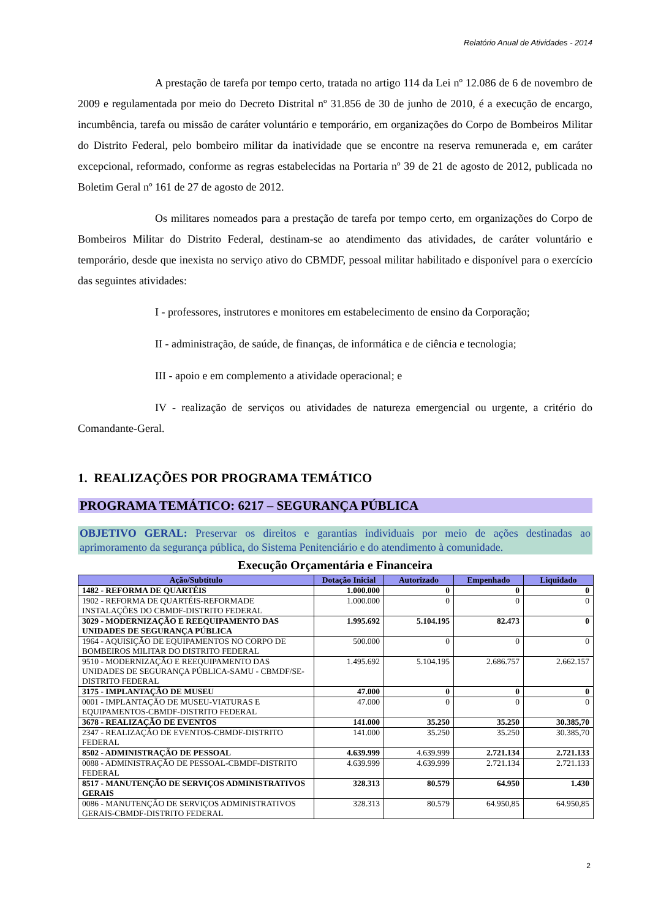Relatório Anual de Atividades - 2014
A prestação de tarefa por tempo certo, tratada no artigo 114 da Lei nº 12.086 de 6 de novembro de 2009 e regulamentada por meio do Decreto Distrital nº 31.856 de 30 de junho de 2010, é a execução de encargo, incumbência, tarefa ou missão de caráter voluntário e temporário, em organizações do Corpo de Bombeiros Militar do Distrito Federal, pelo bombeiro militar da inatividade que se encontre na reserva remunerada e, em caráter excepcional, reformado, conforme as regras estabelecidas na Portaria nº 39 de 21 de agosto de 2012, publicada no Boletim Geral nº 161 de 27 de agosto de 2012.
Os militares nomeados para a prestação de tarefa por tempo certo, em organizações do Corpo de Bombeiros Militar do Distrito Federal, destinam-se ao atendimento das atividades, de caráter voluntário e temporário, desde que inexista no serviço ativo do CBMDF, pessoal militar habilitado e disponível para o exercício das seguintes atividades:
I - professores, instrutores e monitores em estabelecimento de ensino da Corporação;
II - administração, de saúde, de finanças, de informática e de ciência e tecnologia;
III - apoio e em complemento a atividade operacional; e
IV - realização de serviços ou atividades de natureza emergencial ou urgente, a critério do Comandante-Geral.
1. REALIZAÇÕES POR PROGRAMA TEMÁTICO
PROGRAMA TEMÁTICO: 6217 – SEGURANÇA PÚBLICA
OBJETIVO GERAL: Preservar os direitos e garantias individuais por meio de ações destinadas ao aprimoramento da segurança pública, do Sistema Penitenciário e do atendimento à comunidade.
Execução Orçamentária e Financeira
| Ação/Subtítulo | Dotação Inicial | Autorizado | Empenhado | Liquidado |
| --- | --- | --- | --- | --- |
| 1482 - REFORMA DE QUARTÉIS | 1.000.000 | 0 | 0 | 0 |
| 1902 - REFORMA DE QUARTÉIS-REFORMADE INSTALAÇÕES DO CBMDF-DISTRITO FEDERAL | 1.000.000 | 0 | 0 | 0 |
| 3029 - MODERNIZAÇÃO E REEQUIPAMENTO DAS UNIDADES DE SEGURANÇA PÚBLICA | 1.995.692 | 5.104.195 | 82.473 | 0 |
| 1964 - AQUISIÇÃO DE EQUIPAMENTOS NO CORPO DE BOMBEIROS MILITAR DO DISTRITO FEDERAL | 500.000 | 0 | 0 | 0 |
| 9510 - MODERNIZAÇÃO E REEQUIPAMENTO DAS UNIDADES DE SEGURANÇA PÚBLICA-SAMU - CBMDF/SE-DISTRITO FEDERAL | 1.495.692 | 5.104.195 | 2.686.757 | 2.662.157 |
| 3175 - IMPLANTAÇÃO DE MUSEU | 47.000 | 0 | 0 | 0 |
| 0001 - IMPLANTAÇÃO DE MUSEU-VIATURAS E EQUIPAMENTOS-CBMDF-DISTRITO FEDERAL | 47.000 | 0 | 0 | 0 |
| 3678 - REALIZAÇÃO DE EVENTOS | 141.000 | 35.250 | 35.250 | 30.385,70 |
| 2347 - REALIZAÇÃO DE EVENTOS-CBMDF-DISTRITO FEDERAL | 141.000 | 35.250 | 35.250 | 30.385,70 |
| 8502 - ADMINISTRAÇÃO DE PESSOAL | 4.639.999 | 4.639.999 | 2.721.134 | 2.721.133 |
| 0088 - ADMINISTRAÇÃO DE PESSOAL-CBMDF-DISTRITO FEDERAL | 4.639.999 | 4.639.999 | 2.721.134 | 2.721.133 |
| 8517 - MANUTENÇÃO DE SERVIÇOS ADMINISTRATIVOS GERAIS | 328.313 | 80.579 | 64.950 | 1.430 |
| 0086 - MANUTENÇÃO DE SERVIÇOS ADMINISTRATIVOS GERAIS-CBMDF-DISTRITO FEDERAL | 328.313 | 80.579 | 64.950,85 | 64.950,85 |
2